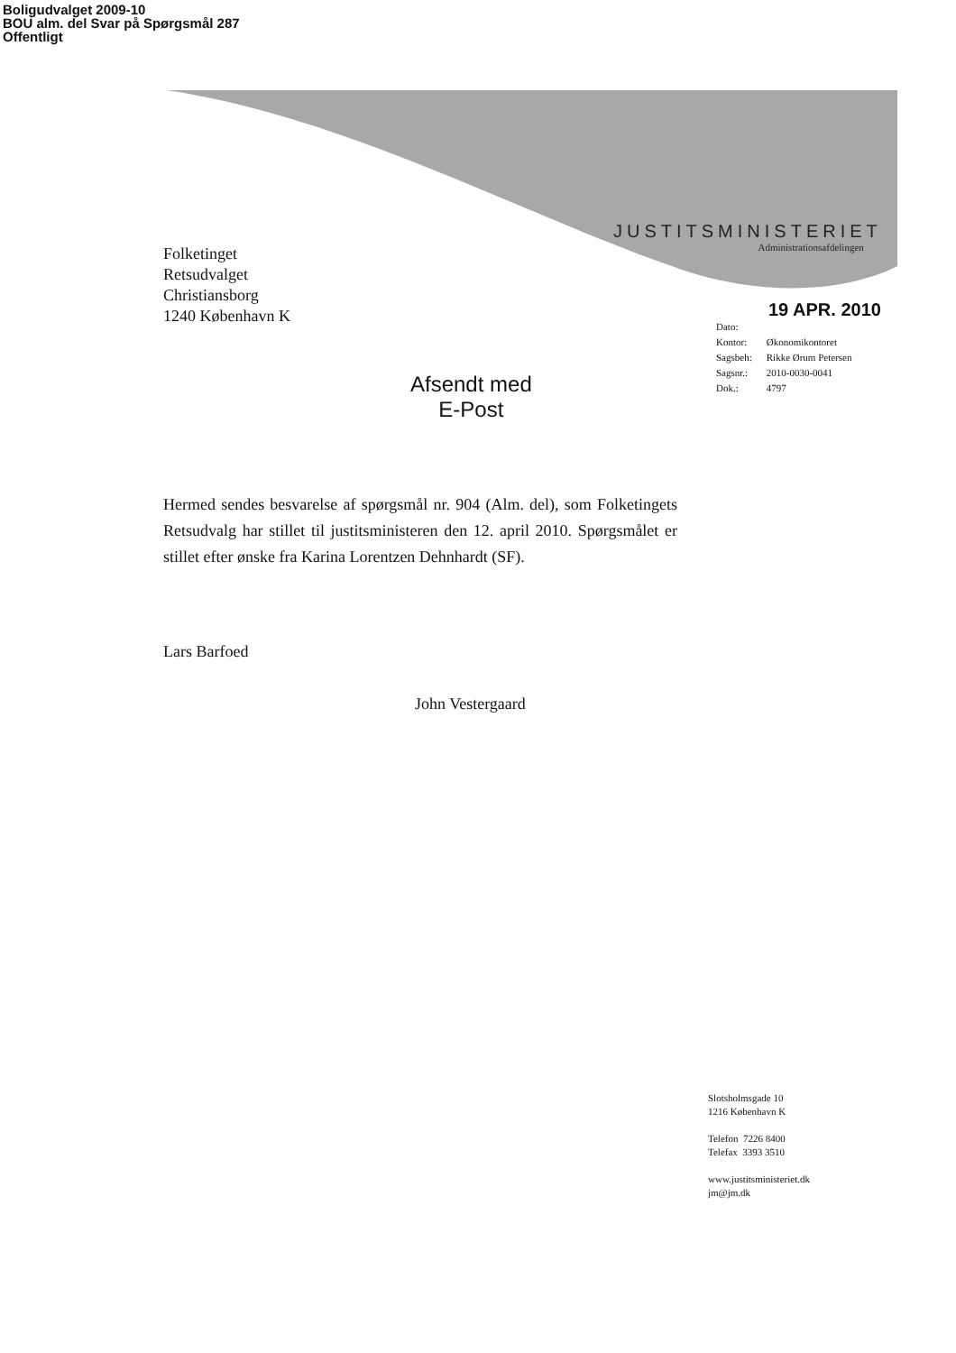Boligudvalget 2009-10
BOU alm. del Svar på Spørgsmål 287
Offentligt
JUSTITSMINISTERIET
Administrationsafdelingen
Folketinget
Retsudvalget
Christiansborg
1240 København K
19 APR. 2010
| Dato: | |
| Kontor: | Økonomikontoret |
| Sagsbeh: | Rikke Ørum Petersen |
| Sagsnr.: | 2010-0030-0041 |
| Dok.: | 4797 |
Afsendt med
E-Post
Hermed sendes besvarelse af spørgsmål nr. 904 (Alm. del), som Folketingets Retsudvalg har stillet til justitsministeren den 12. april 2010. Spørgsmålet er stillet efter ønske fra Karina Lorentzen Dehnhardt (SF).
Lars Barfoed
John Vestergaard
Slotsholmsgade 10
1216 København K
Telefon 7226 8400
Telefax 3393 3510
www.justitsministeriet.dk
jm@jm.dk